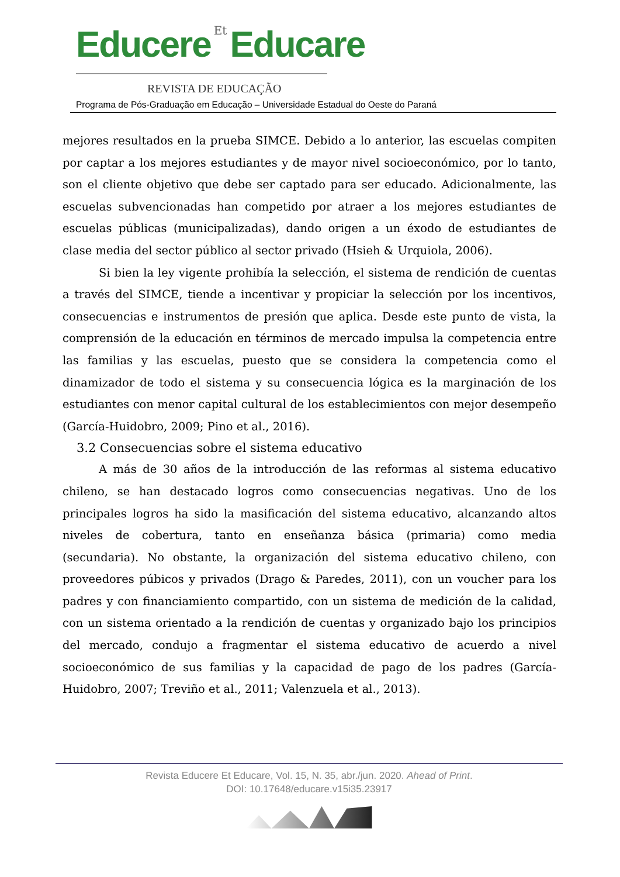Educere Et Educare
REVISTA DE EDUCAÇÃO
Programa de Pós-Graduação em Educação – Universidade Estadual do Oeste do Paraná
mejores resultados en la prueba SIMCE. Debido a lo anterior, las escuelas compiten por captar a los mejores estudiantes y de mayor nivel socioeconómico, por lo tanto, son el cliente objetivo que debe ser captado para ser educado. Adicionalmente, las escuelas subvencionadas han competido por atraer a los mejores estudiantes de escuelas públicas (municipalizadas), dando origen a un éxodo de estudiantes de clase media del sector público al sector privado (Hsieh & Urquiola, 2006).
Si bien la ley vigente prohibía la selección, el sistema de rendición de cuentas a través del SIMCE, tiende a incentivar y propiciar la selección por los incentivos, consecuencias e instrumentos de presión que aplica. Desde este punto de vista, la comprensión de la educación en términos de mercado impulsa la competencia entre las familias y las escuelas, puesto que se considera la competencia como el dinamizador de todo el sistema y su consecuencia lógica es la marginación de los estudiantes con menor capital cultural de los establecimientos con mejor desempeño (García-Huidobro, 2009; Pino et al., 2016).
3.2 Consecuencias sobre el sistema educativo
A más de 30 años de la introducción de las reformas al sistema educativo chileno, se han destacado logros como consecuencias negativas. Uno de los principales logros ha sido la masificación del sistema educativo, alcanzando altos niveles de cobertura, tanto en enseñanza básica (primaria) como media (secundaria). No obstante, la organización del sistema educativo chileno, con proveedores púbicos y privados (Drago & Paredes, 2011), con un voucher para los padres y con financiamiento compartido, con un sistema de medición de la calidad, con un sistema orientado a la rendición de cuentas y organizado bajo los principios del mercado, condujo a fragmentar el sistema educativo de acuerdo a nivel socioeconómico de sus familias y la capacidad de pago de los padres (García-Huidobro, 2007; Treviño et al., 2011; Valenzuela et al., 2013).
Revista Educere Et Educare, Vol. 15, N. 35, abr./jun. 2020. Ahead of Print.
DOI: 10.17648/educare.v15i35.23917